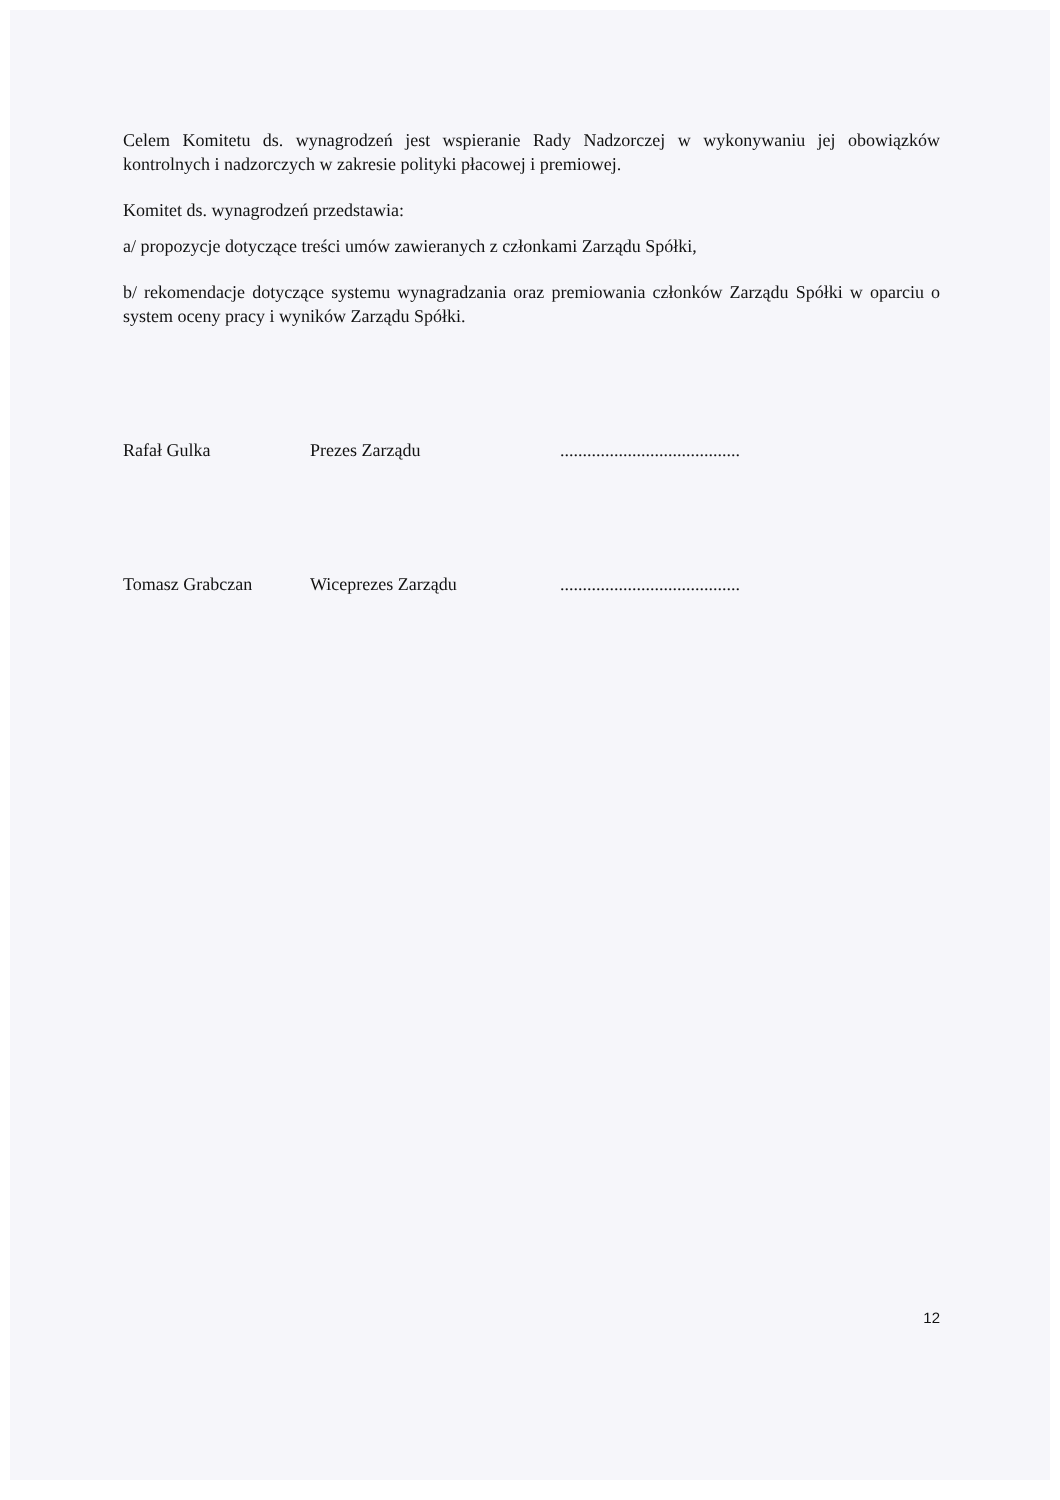Celem Komitetu ds. wynagrodzeń jest wspieranie Rady Nadzorczej w wykonywaniu jej obowiązków kontrolnych i nadzorczych w zakresie polityki płacowej i premiowej.
Komitet ds. wynagrodzeń przedstawia:
a/ propozycje dotyczące treści umów zawieranych z członkami Zarządu Spółki,
b/ rekomendacje dotyczące systemu wynagradzania oraz premiowania członków Zarządu Spółki w oparciu o system oceny pracy i wyników Zarządu Spółki.
Rafał Gulka Prezes Zarządu ........................................
Tomasz Grabczan Wiceprezes Zarządu ........................................
12